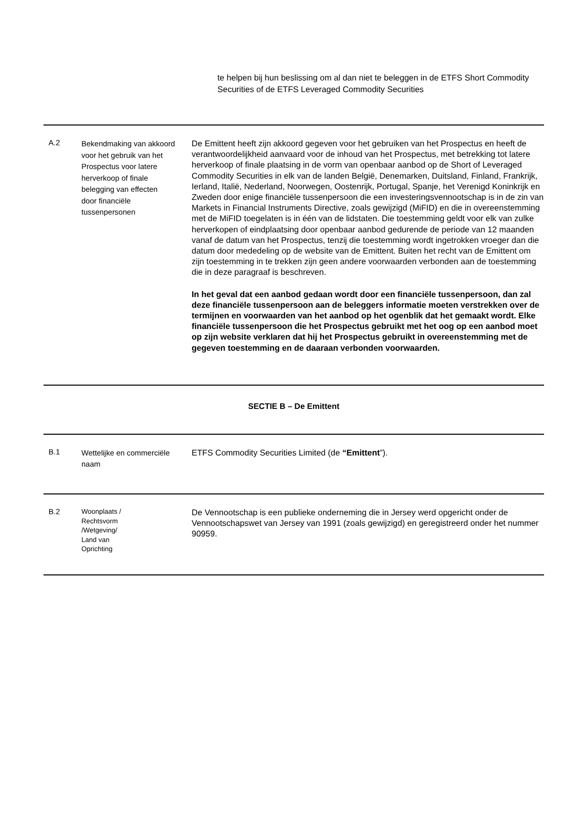te helpen bij hun beslissing om al dan niet te beleggen in de ETFS Short Commodity Securities of de ETFS Leveraged Commodity Securities
| A.2 | Bekendmaking van akkoord voor het gebruik van het Prospectus voor latere herverkoop of finale belegging van effecten door financiële tussenpersonen | De Emittent heeft zijn akkoord gegeven voor het gebruiken van het Prospectus en heeft de verantwoordelijkheid aanvaard voor de inhoud van het Prospectus, met betrekking tot latere herverkoop of finale plaatsing in de vorm van openbaar aanbod op de Short of Leveraged Commodity Securities in elk van de landen België, Denemarken, Duitsland, Finland, Frankrijk, Ierland, Italië, Nederland, Noorwegen, Oostenrijk, Portugal, Spanje, het Verenigd Koninkrijk en Zweden door enige financiële tussenpersoon die een investeringsvennootschap is in de zin van Markets in Financial Instruments Directive, zoals gewijzigd (MiFID) en die in overeenstemming met de MiFID toegelaten is in één van de lidstaten. Die toestemming geldt voor elk van zulke herverkopen of eindplaatsing door openbaar aanbod gedurende de periode van 12 maanden vanaf de datum van het Prospectus, tenzij die toestemming wordt ingetrokken vroeger dan die datum door mededeling op de website van de Emittent. Buiten het recht van de Emittent om zijn toestemming in te trekken zijn geen andere voorwaarden verbonden aan de toestemming die in deze paragraaf is beschreven. In het geval dat een aanbod gedaan wordt door een financiële tussenpersoon, dan zal deze financiële tussenpersoon aan de beleggers informatie moeten verstrekken over de termijnen en voorwaarden van het aanbod op het ogenblik dat het gemaakt wordt. Elke financiële tussenpersoon die het Prospectus gebruikt met het oog op een aanbod moet op zijn website verklaren dat hij het Prospectus gebruikt in overeenstemming met de gegeven toestemming en de daaraan verbonden voorwaarden. |
| SECTIE B – De Emittent | | |
| B.1 | Wettelijke en commerciële naam | ETFS Commodity Securities Limited (de “Emittent ”). |
| B.2 | Woonplaats / Rechtsvorm /Wetgeving/ Land van Oprichting | De Vennootschap is een publieke onderneming die in Jersey werd opgericht onder de Vennootschapswet van Jersey van 1991 (zoals gewijzigd) en geregistreerd onder het nummer 90959. |